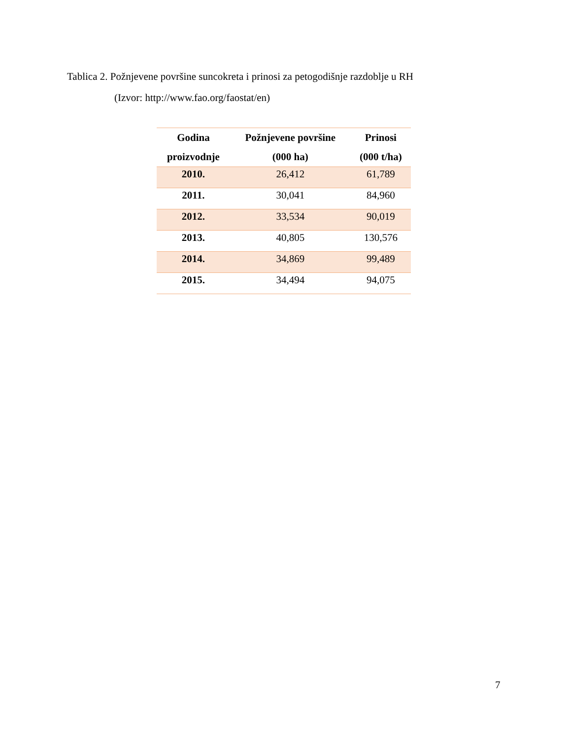Tablica 2. Požnjevene površine suncokreta i prinosi za petogodišnje razdoblje u RH
(Izvor: http://www.fao.org/faostat/en)
| Godina proizvodnje | Požnjevene površine (000 ha) | Prinosi (000 t/ha) |
| --- | --- | --- |
| 2010. | 26,412 | 61,789 |
| 2011. | 30,041 | 84,960 |
| 2012. | 33,534 | 90,019 |
| 2013. | 40,805 | 130,576 |
| 2014. | 34,869 | 99,489 |
| 2015. | 34,494 | 94,075 |
7